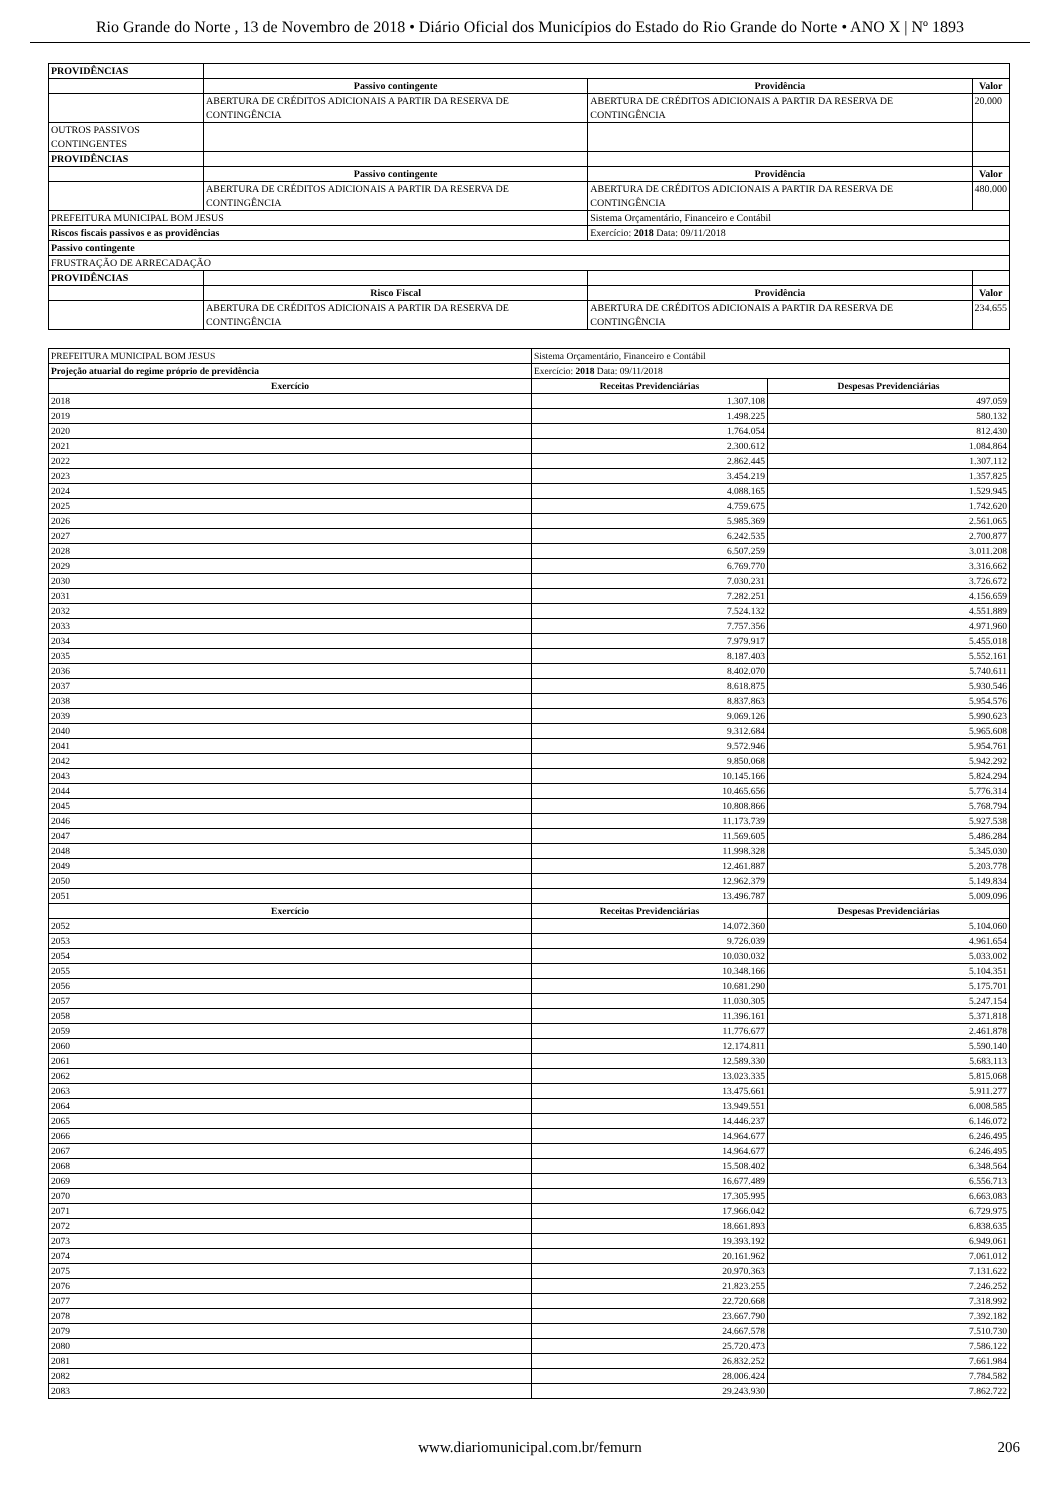Rio Grande do Norte , 13 de Novembro de 2018 • Diário Oficial dos Municípios do Estado do Rio Grande do Norte • ANO X | Nº 1893
| PROVIDÊNCIAS | | | |
| | Passivo contingente | Providência | Valor |
| | ABERTURA DE CRÉDITOS ADICIONAIS A PARTIR DA RESERVA DE CONTINGÊNCIA | ABERTURA DE CRÉDITOS ADICIONAIS A PARTIR DA RESERVA DE CONTINGÊNCIA | 20.000 |
| OUTROS PASSIVOS CONTINGENTES | | | |
| PROVIDÊNCIAS | | | |
| | Passivo contingente | Providência | Valor |
| | ABERTURA DE CRÉDITOS ADICIONAIS A PARTIR DA RESERVA DE CONTINGÊNCIA | ABERTURA DE CRÉDITOS ADICIONAIS A PARTIR DA RESERVA DE CONTINGÊNCIA | 480.000 |
| PREFEITURA MUNICIPAL BOM JESUS | | Sistema Orçamentário, Financeiro e Contábil | |
| Riscos fiscais passivos e as providências | | Exercício: 2018 Data: 09/11/2018 | |
| Passivo contingente | | | |
| FRUSTRAÇÃO DE ARRECADAÇÃO | | | |
| PROVIDÊNCIAS | | | |
| | Risco Fiscal | Providência | Valor |
| | ABERTURA DE CRÉDITOS ADICIONAIS A PARTIR DA RESERVA DE CONTINGÊNCIA | ABERTURA DE CRÉDITOS ADICIONAIS A PARTIR DA RESERVA DE CONTINGÊNCIA | 234.655 |
| PREFEITURA MUNICIPAL BOM JESUS | Sistema Orçamentário, Financeiro e Contábil | |
| Projeção atuarial do regime próprio de previdência | Exercício: 2018 Data: 09/11/2018 | |
| Exercício | Receitas Previdenciárias | Despesas Previdenciárias |
| 2018 | 1.307.108 | 497.059 |
| 2019 | 1.498.225 | 580.132 |
| 2020 | 1.764.054 | 812.430 |
| 2021 | 2.300.612 | 1.084.864 |
| 2022 | 2.862.445 | 1.307.112 |
| 2023 | 3.454.219 | 1.357.825 |
| 2024 | 4.088.165 | 1.529.945 |
| 2025 | 4.759.675 | 1.742.620 |
| 2026 | 5.985.369 | 2.561.065 |
| 2027 | 6.242.535 | 2.700.877 |
| 2028 | 6.507.259 | 3.011.208 |
| 2029 | 6.769.770 | 3.316.662 |
| 2030 | 7.030.231 | 3.726.672 |
| 2031 | 7.282.251 | 4.156.659 |
| 2032 | 7.524.132 | 4.551.889 |
| 2033 | 7.757.356 | 4.971.960 |
| 2034 | 7.979.917 | 5.455.018 |
| 2035 | 8.187.403 | 5.552.161 |
| 2036 | 8.402.070 | 5.740.611 |
| 2037 | 8.618.875 | 5.930.546 |
| 2038 | 8.837.863 | 5.954.576 |
| 2039 | 9.069.126 | 5.990.623 |
| 2040 | 9.312.684 | 5.965.608 |
| 2041 | 9.572.946 | 5.954.761 |
| 2042 | 9.850.068 | 5.942.292 |
| 2043 | 10.145.166 | 5.824.294 |
| 2044 | 10.465.656 | 5.776.314 |
| 2045 | 10.808.866 | 5.768.794 |
| 2046 | 11.173.739 | 5.927.538 |
| 2047 | 11.569.605 | 5.486.284 |
| 2048 | 11.998.328 | 5.345.030 |
| 2049 | 12.461.887 | 5.203.778 |
| 2050 | 12.962.379 | 5.149.834 |
| 2051 | 13.496.787 | 5.009.096 |
| Exercício | Receitas Previdenciárias | Despesas Previdenciárias |
| 2052 | 14.072.360 | 5.104.060 |
| 2053 | 9.726.039 | 4.961.654 |
| 2054 | 10.030.032 | 5.033.002 |
| 2055 | 10.348.166 | 5.104.351 |
| 2056 | 10.681.290 | 5.175.701 |
| 2057 | 11.030.305 | 5.247.154 |
| 2058 | 11.396.161 | 5.371.818 |
| 2059 | 11.776.677 | 2.461.878 |
| 2060 | 12.174.811 | 5.590.140 |
| 2061 | 12.589.330 | 5.683.113 |
| 2062 | 13.023.335 | 5.815.068 |
| 2063 | 13.475.661 | 5.911.277 |
| 2064 | 13.949.551 | 6.008.585 |
| 2065 | 14.446.237 | 6.146.072 |
| 2066 | 14.964.677 | 6.246.495 |
| 2067 | 14.964.677 | 6.246.495 |
| 2068 | 15.508.402 | 6.348.564 |
| 2069 | 16.677.489 | 6.556.713 |
| 2070 | 17.305.995 | 6.663.083 |
| 2071 | 17.966.042 | 6.729.975 |
| 2072 | 18.661.893 | 6.838.635 |
| 2073 | 19.393.192 | 6.949.061 |
| 2074 | 20.161.962 | 7.061.012 |
| 2075 | 20.970.363 | 7.131.622 |
| 2076 | 21.823.255 | 7.246.252 |
| 2077 | 22.720.668 | 7.318.992 |
| 2078 | 23.667.790 | 7.392.182 |
| 2079 | 24.667.578 | 7.510.730 |
| 2080 | 25.720.473 | 7.586.122 |
| 2081 | 26.832.252 | 7.661.984 |
| 2082 | 28.006.424 | 7.784.582 |
| 2083 | 29.243.930 | 7.862.722 |
www.diariomunicipal.com.br/femurn 206